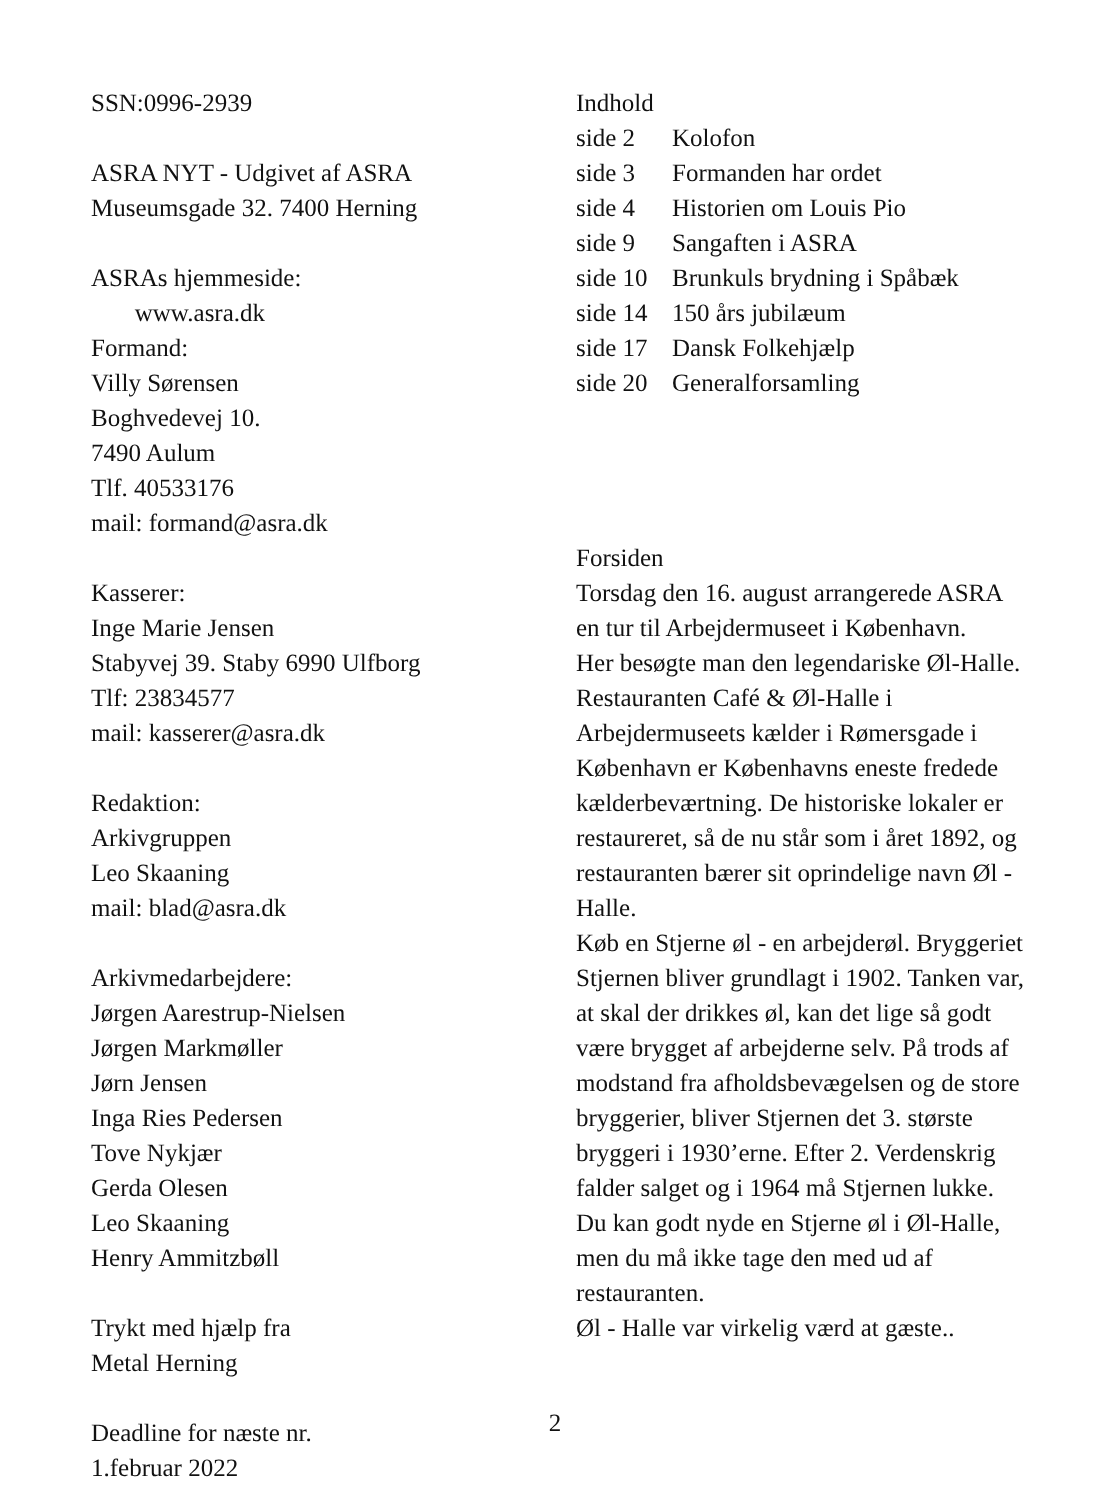SSN:0996-2939
ASRA NYT - Udgivet af ASRA
Museumsgade 32. 7400 Herning
ASRAs hjemmeside:
www.asra.dk
Formand:
Villy Sørensen
Boghvedevej 10.
7490 Aulum
Tlf. 40533176
mail: formand@asra.dk
Kasserer:
Inge Marie Jensen
Stabyvej 39. Staby 6990 Ulfborg
Tlf: 23834577
mail: kasserer@asra.dk
Redaktion:
Arkivgruppen
Leo Skaaning
mail: blad@asra.dk
Arkivmedarbejdere:
Jørgen Aarestrup-Nielsen
Jørgen Markmøller
Jørn Jensen
Inga Ries Pedersen
Tove Nykjær
Gerda Olesen
Leo Skaaning
Henry Ammitzbøll
Trykt med hjælp fra
Metal Herning
Deadline for næste nr.
1.februar 2022
Indhold
| side 2 | Kolofon |
| side 3 | Formanden har ordet |
| side 4 | Historien om Louis Pio |
| side 9 | Sangaften i ASRA |
| side 10 | Brunkuls brydning i Spåbæk |
| side 14 | 150 års jubilæum |
| side 17 | Dansk Folkehjælp |
| side 20 | Generalforsamling |
Forsiden
Torsdag den 16. august arrangerede ASRA en tur til Arbejdermuseet i København.
Her besøgte man den legendariske Øl-Halle.
Restauranten Café & Øl-Halle i Arbejdermuseets kælder i Rømersgade i København er Københavns eneste fredede kælderbeværtning. De historiske lokaler er restaureret, så de nu står som i året 1892, og restauranten bærer sit oprindelige navn Øl - Halle.
Køb en Stjerne øl - en arbejderøl. Bryggeriet Stjernen bliver grundlagt i 1902. Tanken var, at skal der drikkes øl, kan det lige så godt være brygget af arbejderne selv. På trods af modstand fra afholdsbevægelsen og de store bryggerier, bliver Stjernen det 3. største bryggeri i 1930’erne. Efter 2. Verdenskrig falder salget og i 1964 må Stjernen lukke.
Du kan godt nyde en Stjerne øl i Øl-Halle, men du må ikke tage den med ud af restauranten.
Øl - Halle var virkelig værd at gæste..
2